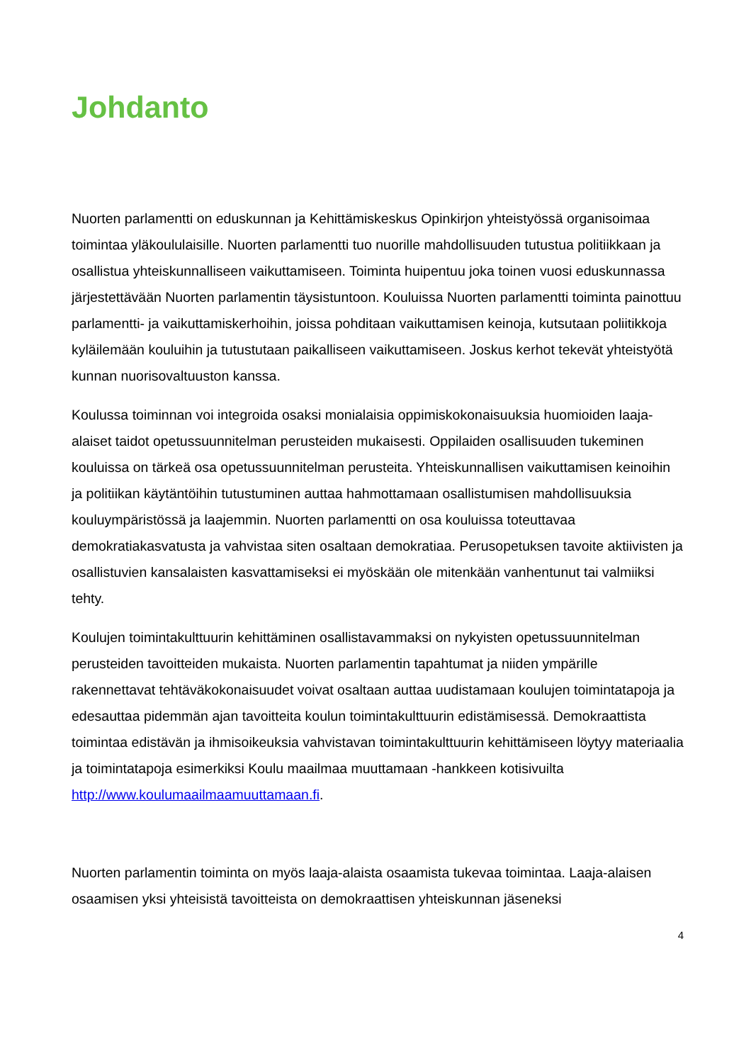Johdanto
Nuorten parlamentti on eduskunnan ja Kehittämiskeskus Opinkirjon yhteistyössä organisoimaa toimintaa yläkoululaisille. Nuorten parlamentti tuo nuorille mahdollisuuden tutustua politiikkaan ja osallistua yhteiskunnalliseen vaikuttamiseen. Toiminta huipentuu joka toinen vuosi eduskunnassa järjestettävään Nuorten parlamentin täysistuntoon. Kouluissa Nuorten parlamentti toiminta painottuu parlamentti- ja vaikuttamiskerhoihin, joissa pohditaan vaikuttamisen keinoja, kutsutaan poliitikkoja kyläilemään kouluihin ja tutustutaan paikalliseen vaikuttamiseen. Joskus kerhot tekevät yhteistyötä kunnan nuorisovaltuuston kanssa.
Koulussa toiminnan voi integroida osaksi monialaisia oppimiskokonaisuuksia huomioiden laaja-alaiset taidot opetussuunnitelman perusteiden mukaisesti. Oppilaiden osallisuuden tukeminen kouluissa on tärkeä osa opetussuunnitelman perusteita. Yhteiskunnallisen vaikuttamisen keinoihin ja politiikan käytäntöihin tutustuminen auttaa hahmottamaan osallistumisen mahdollisuuksia kouluympäristössä ja laajemmin. Nuorten parlamentti on osa kouluissa toteuttavaa demokratiakasvatusta ja vahvistaa siten osaltaan demokratiaa. Perusopetuksen tavoite aktiivisten ja osallistuvien kansalaisten kasvattamiseksi ei myöskään ole mitenkään vanhentunut tai valmiiksi tehty.
Koulujen toimintakulttuurin kehittäminen osallistavammaksi on nykyisten opetussuunnitelman perusteiden tavoitteiden mukaista. Nuorten parlamentin tapahtumat ja niiden ympärille rakennettavat tehtäväkokonaisuudet voivat osaltaan auttaa uudistamaan koulujen toimintatapoja ja edesauttaa pidemmän ajan tavoitteita koulun toimintakulttuurin edistämisessä. Demokraattista toimintaa edistävän ja ihmisoikeuksia vahvistavan toimintakulttuurin kehittämiseen löytyy materiaalia ja toimintatapoja esimerkiksi Koulu maailmaa muuttamaan -hankkeen kotisivuilta http://www.koulumaailmaamuuttamaan.fi.
Nuorten parlamentin toiminta on myös laaja-alaista osaamista tukevaa toimintaa. Laaja-alaisen osaamisen yksi yhteisistä tavoitteista on demokraattisen yhteiskunnan jäseneksi
4